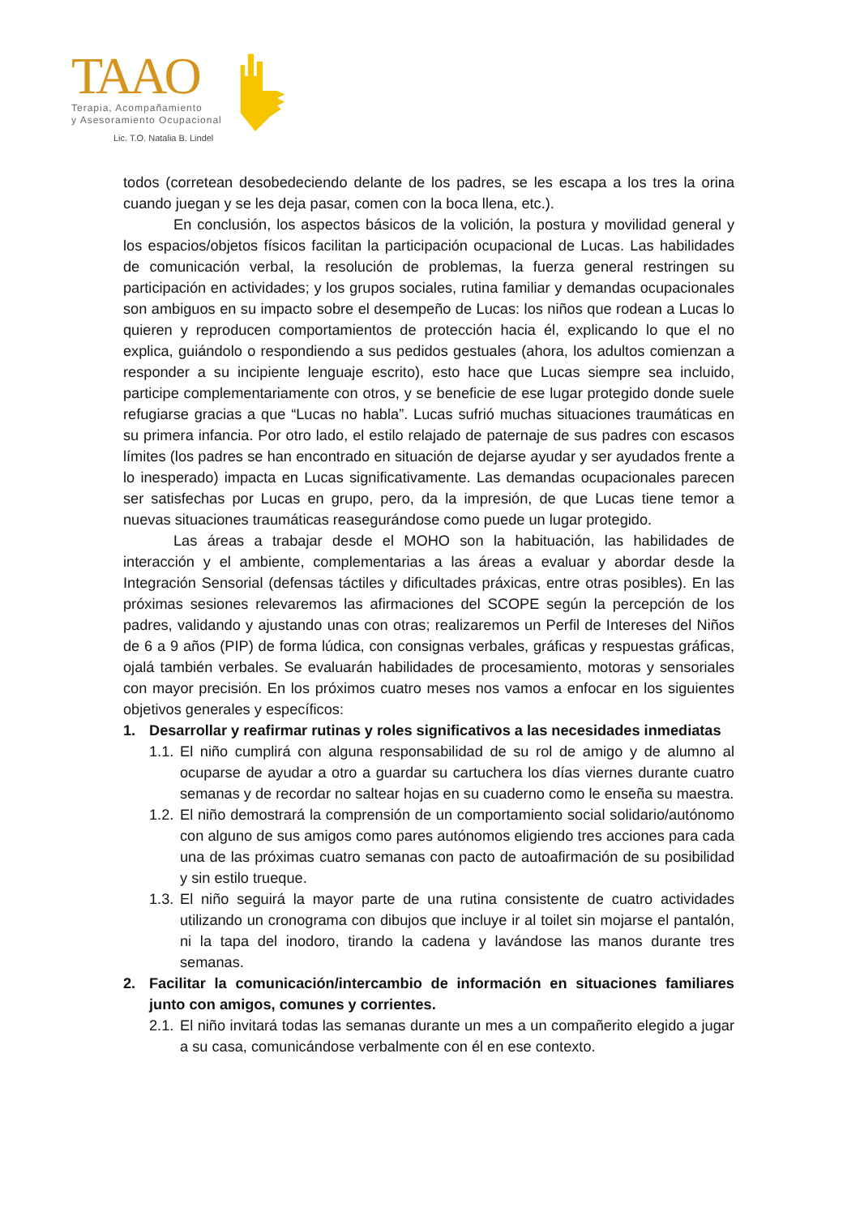TAAO
Terapia, Acompañamiento
y Asesoramiento Ocupacional
Lic. T.O. Natalia B. Lindel
todos (corretean desobedeciendo delante de los padres, se les escapa a los tres la orina cuando juegan y se les deja pasar, comen con la boca llena, etc.).
En conclusión, los aspectos básicos de la volición, la postura y movilidad general y los espacios/objetos físicos facilitan la participación ocupacional de Lucas. Las habilidades de comunicación verbal, la resolución de problemas, la fuerza general restringen su participación en actividades; y los grupos sociales, rutina familiar y demandas ocupacionales son ambiguos en su impacto sobre el desempeño de Lucas: los niños que rodean a Lucas lo quieren y reproducen comportamientos de protección hacia él, explicando lo que el no explica, guiándolo o respondiendo a sus pedidos gestuales (ahora, los adultos comienzan a responder a su incipiente lenguaje escrito), esto hace que Lucas siempre sea incluido, participe complementariamente con otros, y se beneficie de ese lugar protegido donde suele refugiarse gracias a que “Lucas no habla”. Lucas sufrió muchas situaciones traumáticas en su primera infancia. Por otro lado, el estilo relajado de paternaje de sus padres con escasos límites (los padres se han encontrado en situación de dejarse ayudar y ser ayudados frente a lo inesperado) impacta en Lucas significativamente. Las demandas ocupacionales parecen ser satisfechas por Lucas en grupo, pero, da la impresión, de que Lucas tiene temor a nuevas situaciones traumáticas reasegurándose como puede un lugar protegido.
Las áreas a trabajar desde el MOHO son la habituación, las habilidades de interacción y el ambiente, complementarias a las áreas a evaluar y abordar desde la Integración Sensorial (defensas táctiles y dificultades práxicas, entre otras posibles). En las próximas sesiones relevaremos las afirmaciones del SCOPE según la percepción de los padres, validando y ajustando unas con otras; realizaremos un Perfil de Intereses del Niños de 6 a 9 años (PIP) de forma lúdica, con consignas verbales, gráficas y respuestas gráficas, ojalá también verbales. Se evaluarán habilidades de procesamiento, motoras y sensoriales con mayor precisión. En los próximos cuatro meses nos vamos a enfocar en los siguientes objetivos generales y específicos:
1. Desarrollar y reafirmar rutinas y roles significativos a las necesidades inmediatas
1.1. El niño cumplirá con alguna responsabilidad de su rol de amigo y de alumno al ocuparse de ayudar a otro a guardar su cartuchera los días viernes durante cuatro semanas y de recordar no saltear hojas en su cuaderno como le enseña su maestra.
1.2. El niño demostrará la comprensión de un comportamiento social solidario/autónomo con alguno de sus amigos como pares autónomos eligiendo tres acciones para cada una de las próximas cuatro semanas con pacto de autoafirmación de su posibilidad y sin estilo trueque.
1.3. El niño seguirá la mayor parte de una rutina consistente de cuatro actividades utilizando un cronograma con dibujos que incluye ir al toilet sin mojarse el pantalón, ni la tapa del inodoro, tirando la cadena y lavándose las manos durante tres semanas.
2. Facilitar la comunicación/intercambio de información en situaciones familiares junto con amigos, comunes y corrientes.
2.1. El niño invitará todas las semanas durante un mes a un compañerito elegido a jugar a su casa, comunicándose verbalmente con él en ese contexto.